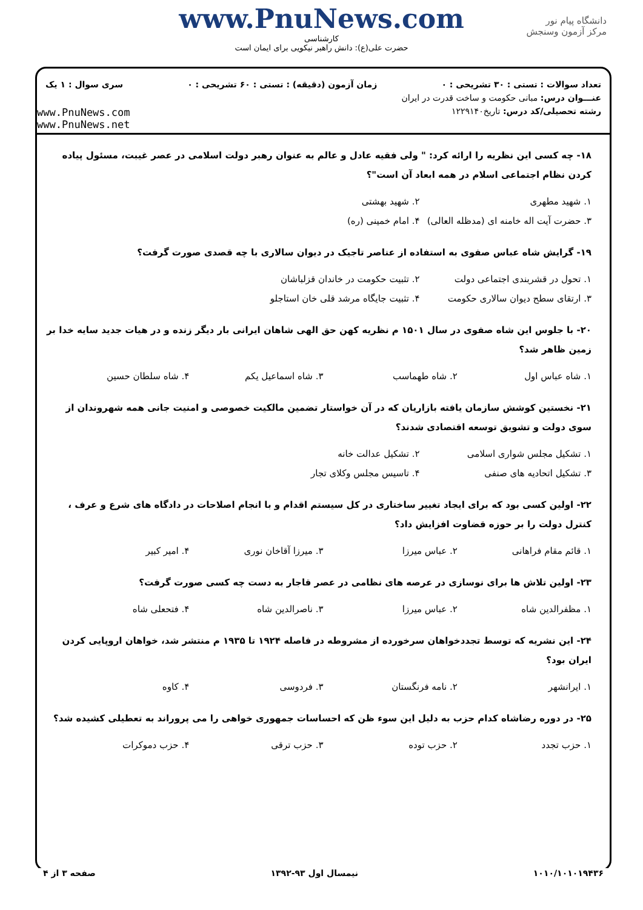دانشگاه پیام نور
مرکز آزمون وسنجش
www.PnuNews.com
کارشناسی
حضرت علی(ع): دانش راهبر نیکویی برای ایمان است
تعداد سوالات : تستی : ۳۰ تشریحی : ۰ زمان آزمون (دقیقه) : تستی : ۶۰ تشریحی : ۰ سری سوال : ۱ یک
عنـــوان درس: مبانی حکومت و ساخت قدرت در ایران
رشته تحصیلی/کد درس: تاریخ۱۲۲۹۱۴۰ www.PnuNews.com
www.PnuNews.net
۱۸- چه کسی این نظریه را ارائه کرد: " ولی فقیه عادل و عالم به عنوان رهبر دولت اسلامی در عصر غیبت، مسئول پیاده کردن نظام اجتماعی اسلام در همه ابعاد آن است"؟
۱. شهید مطهری ۲. شهید بهشتی ۳. حضرت آیت اله خامنه ای (مدظله العالی) ۴. امام خمینی (ره)
۱۹- گرایش شاه عباس صفوی به استفاده از عناصر تاجیک در دیوان سالاری با چه قصدی صورت گرفت؟
۱. تحول در قشربندی اجتماعی دولت ۲. تثبیت حکومت در خاندان قزلباشان ۳. ارتقای سطح دیوان سالاری حکومت ۴. تثبیت جایگاه مرشد قلی خان استاجلو
۲۰- با جلوس این شاه صفوی در سال ۱۵۰۱ م نظریه کهن حق الهی شاهان ایرانی بار دیگر زنده و در هیات جدید سایه خدا بر زمین ظاهر شد؟
۱. شاه عباس اول ۲. شاه طهماسب ۳. شاه اسماعیل یکم ۴. شاه سلطان حسین
۲۱- نخستین کوشش سازمان یافته بازاریان که در آن خواستار تضمین مالکیت خصوصی و امنیت جانی همه شهروندان از سوی دولت و تشویق توسعه اقتصادی شدند؟
۱. تشکیل مجلس شواری اسلامی ۲. تشکیل عدالت خانه ۳. تشکیل اتحادیه های صنفی ۴. تاسیس مجلس وکلای تجار
۲۲- اولین کسی بود که برای ایجاد تغییر ساختاری در کل سیستم اقدام و با انجام اصلاحات در دادگاه های شرع و عرف ، کنترل دولت را بر حوزه قضاوت افزایش داد؟
۱. قائم مقام فراهانی ۲. عباس میرزا ۳. میرزا آقاخان نوری ۴. امیر کبیر
۲۳- اولین تلاش ها برای نوسازی در عرصه های نظامی در عصر قاجار به دست چه کسی صورت گرفت؟
۱. مظفرالدین شاه ۲. عباس میرزا ۳. ناصرالدین شاه ۴. فتحعلی شاه
۲۴- این نشریه که توسط تجددخواهان سرخورده از مشروطه در فاصله ۱۹۲۴ تا ۱۹۳۵ م منتشر شد، خواهان اروپایی کردن ایران بود؟
۱. ایرانشهر ۲. نامه فرنگستان ۳. فردوسی ۴. کاوه
۲۵- در دوره رضاشاه کدام حزب به دلیل این سوء ظن که احساسات جمهوری خواهی را می پروراند به تعطیلی کشیده شد؟
۱. حزب تجدد ۲. حزب توده ۳. حزب ترقی ۴. حزب دموکرات
۱۰۱۰/۱۰۱۰۱۹۴۳۶ نیمسال اول ۹۳-۱۳۹۲ صفحه ۳ از ۴